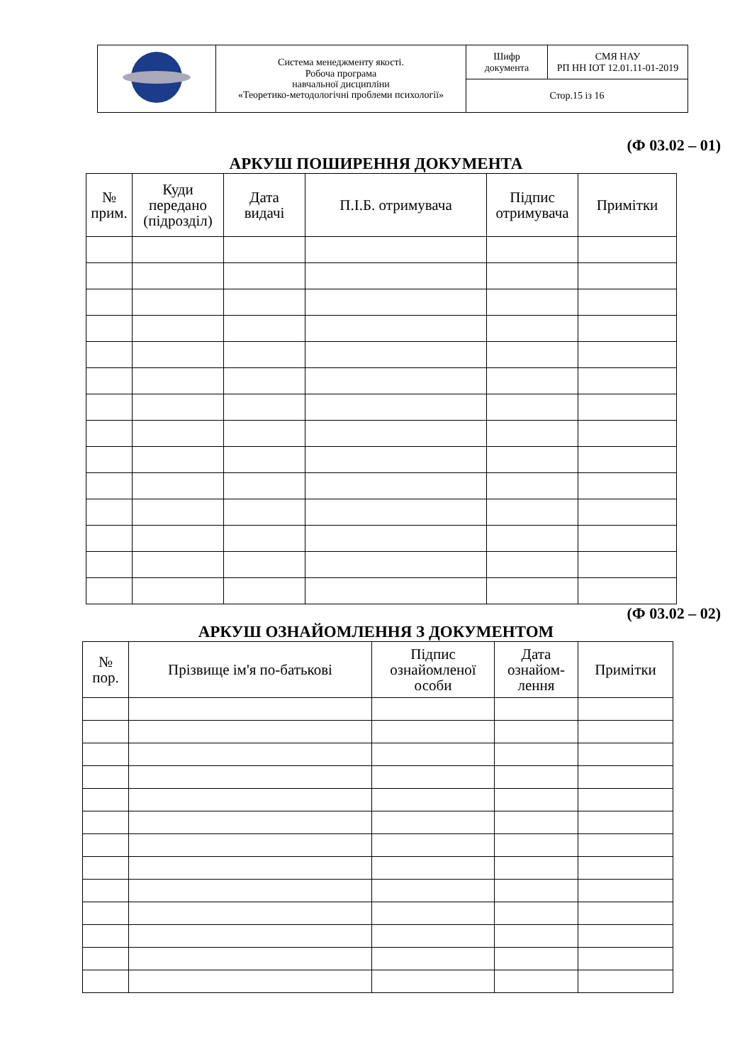| | Система менеджменту якості. Робоча програма навчальної дисципліни «Теоретико-методологічні проблеми психології» | Шифр документа | СМЯ НАУ РП НН ІОТ 12.01.11-01-2019 |
| | | Стор.15 із 16 | |
(Ф 03.02 – 01)
АРКУШ ПОШИРЕННЯ ДОКУМЕНТА
| № прим. | Куди передано (підрозділ) | Дата видачі | П.І.Б. отримувача | Підпис отримувача | Примітки |
| --- | --- | --- | --- | --- | --- |
(Ф 03.02 – 02)
АРКУШ ОЗНАЙОМЛЕННЯ З ДОКУМЕНТОМ
| № пор. | Прізвище ім'я по-батькові | Підпис ознайомленої особи | Дата ознайом- лення | Примітки |
| --- | --- | --- | --- | --- |